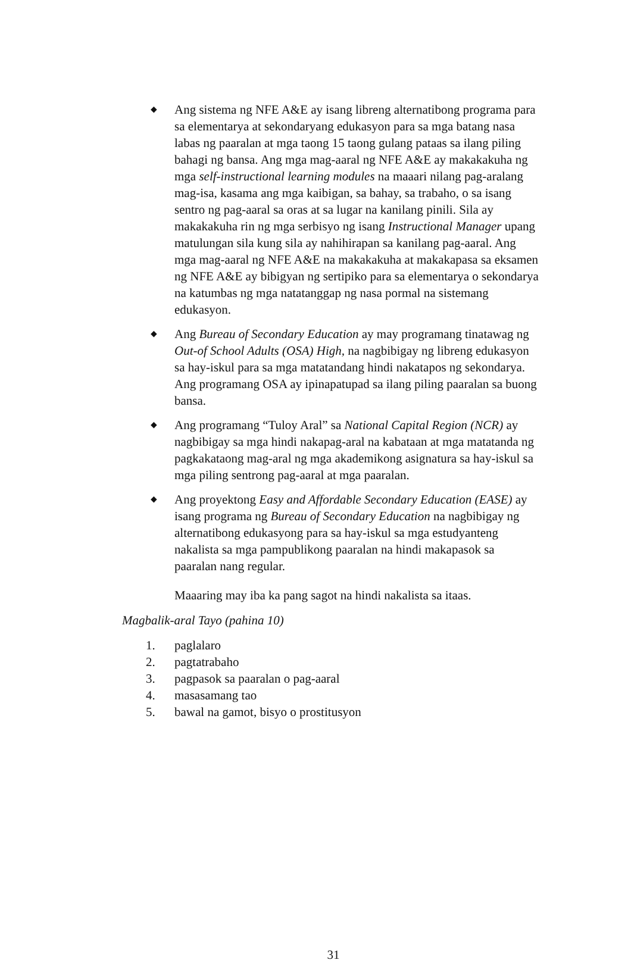◆
Ang sistema ng NFE A&E ay isang libreng alternatibong programa para sa elementarya at sekondaryang edukasyon para sa mga batang nasa labas ng paaralan at mga taong 15 taong gulang pataas sa ilang piling bahagi ng bansa. Ang mga mag-aaral ng NFE A&E ay makakakuha ng mga self-instructional learning modules na maaari nilang pag-aralang mag-isa, kasama ang mga kaibigan, sa bahay, sa trabaho, o sa isang sentro ng pag-aaral sa oras at sa lugar na kanilang pinili. Sila ay makakakuha rin ng mga serbisyo ng isang Instructional Manager upang matulungan sila kung sila ay nahihirapan sa kanilang pag-aaral. Ang mga mag-aaral ng NFE A&E na makakakuha at makakapasa sa eksamen ng NFE A&E ay bibigyan ng sertipiko para sa elementarya o sekondarya na katumbas ng mga natatanggap ng nasa pormal na sistemang edukasyon.
◆
Ang Bureau of Secondary Education ay may programang tinatawag ng Out-of School Adults (OSA) High, na nagbibigay ng libreng edukasyon sa hay-iskul para sa mga matatandang hindi nakatapos ng sekondarya. Ang programang OSA ay ipinapatupad sa ilang piling paaralan sa buong bansa.
◆
Ang programang “Tuloy Aral” sa National Capital Region (NCR) ay nagbibigay sa mga hindi nakapag-aral na kabataan at mga matatanda ng pagkakataong mag-aral ng mga akademikong asignatura sa hay-iskul sa mga piling sentrong pag-aaral at mga paaralan.
◆
Ang proyektong Easy and Affordable Secondary Education (EASE) ay isang programa ng Bureau of Secondary Education na nagbibigay ng alternatibong edukasyong para sa hay-iskul sa mga estudyanteng nakalista sa mga pampublikong paaralan na hindi makapasok sa paaralan nang regular.
Maaaring may iba ka pang sagot na hindi nakalista sa itaas.
Magbalik-aral Tayo (pahina 10)
1. paglalaro
2. pagtatrabaho
3. pagpasok sa paaralan o pag-aaral
4. masasamang tao
5. bawal na gamot, bisyo o prostitusyon
31